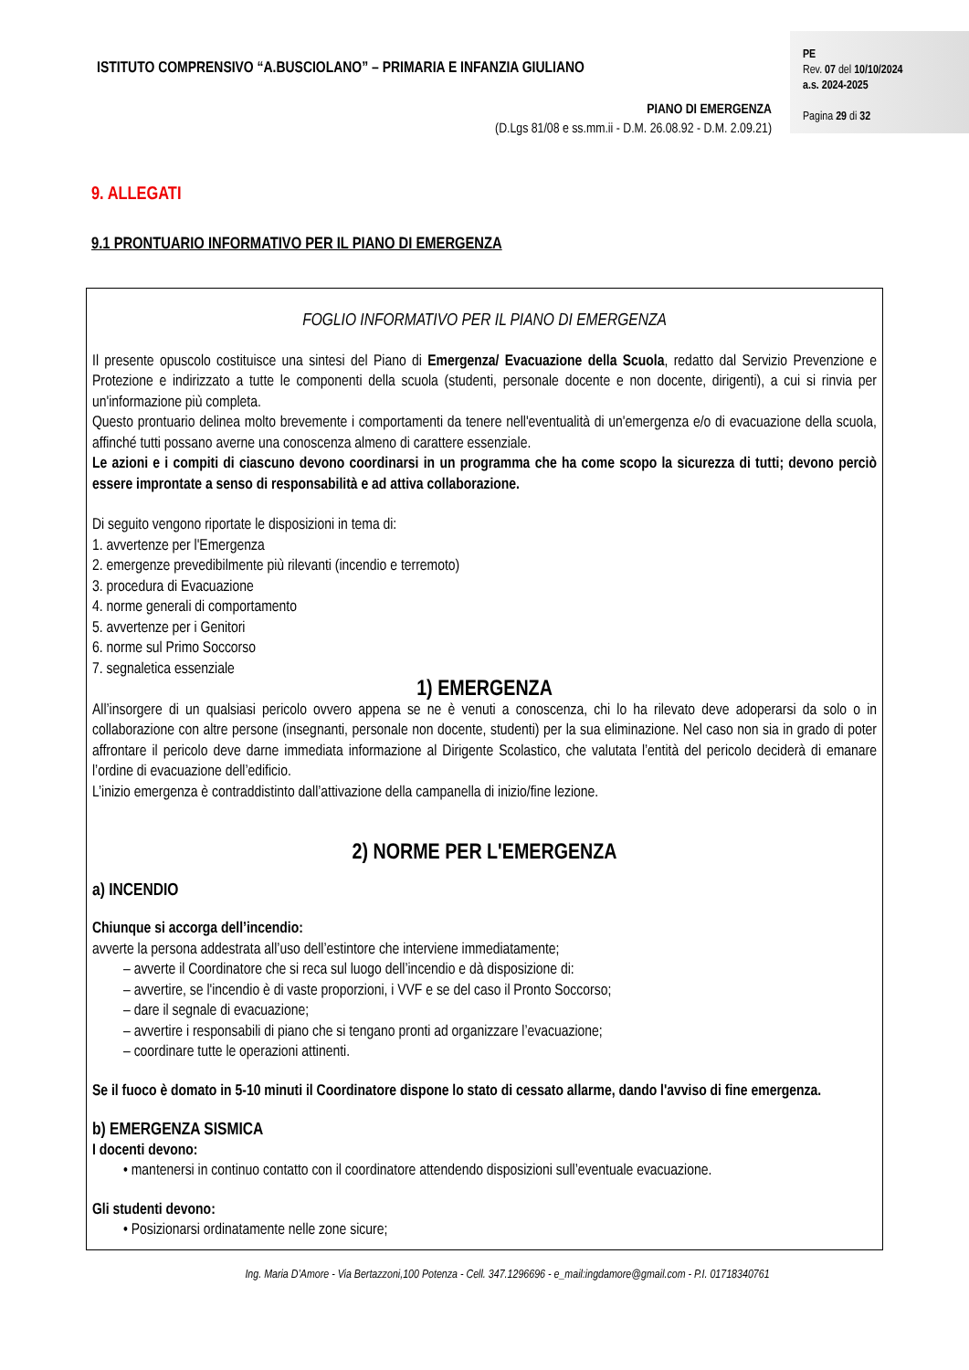ISTITUTO COMPRENSIVO “A.BUSCIOLANO” – PRIMARIA E INFANZIA GIULIANO
PE
Rev. 07 del 10/10/2024
a.s. 2024-2025
Pagina 29 di 32
PIANO DI EMERGENZA
(D.Lgs 81/08 e ss.mm.ii - D.M. 26.08.92 - D.M. 2.09.21)
9. ALLEGATI
9.1 PRONTUARIO INFORMATIVO PER IL PIANO DI EMERGENZA
FOGLIO INFORMATIVO PER IL PIANO DI EMERGENZA
Il presente opuscolo costituisce una sintesi del Piano di Emergenza/ Evacuazione della Scuola, redatto dal Servizio Prevenzione e Protezione e indirizzato a tutte le componenti della scuola (studenti, personale docente e non docente, dirigenti), a cui si rinvia per un'informazione più completa.
Questo prontuario delinea molto brevemente i comportamenti da tenere nell'eventualità di un'emergenza e/o di evacuazione della scuola, affinché tutti possano averne una conoscenza almeno di carattere essenziale.
Le azioni e i compiti di ciascuno devono coordinarsi in un programma che ha come scopo la sicurezza di tutti; devono perciò essere improntate a senso di responsabilità e ad attiva collaborazione.
Di seguito vengono riportate le disposizioni in tema di:
1. avvertenze per l'Emergenza
2. emergenze prevedibilmente più rilevanti (incendio e terremoto)
3. procedura di Evacuazione
4. norme generali di comportamento
5. avvertenze per i Genitori
6. norme sul Primo Soccorso
7. segnaletica essenziale
1) EMERGENZA
All’insorgere di un qualsiasi pericolo ovvero appena se ne è venuti a conoscenza, chi lo ha rilevato deve adoperarsi da solo o in collaborazione con altre persone (insegnanti, personale non docente, studenti) per la sua eliminazione. Nel caso non sia in grado di poter affrontare il pericolo deve darne immediata informazione al Dirigente Scolastico, che valutata l’entità del pericolo deciderà di emanare l’ordine di evacuazione dell’edificio.
L’inizio emergenza è contraddistinto dall’attivazione della campanella di inizio/fine lezione.
2) NORME PER L'EMERGENZA
a) INCENDIO
Chiunque si accorga dell’incendio:
avverte la persona addestrata all’uso dell’estintore che interviene immediatamente;
– avverte il Coordinatore che si reca sul luogo dell’incendio e dà disposizione di:
– avvertire, se l'incendio è di vaste proporzioni, i VVF e se del caso il Pronto Soccorso;
– dare il segnale di evacuazione;
– avvertire i responsabili di piano che si tengano pronti ad organizzare l’evacuazione;
– coordinare tutte le operazioni attinenti.
Se il fuoco è domato in 5-10 minuti il Coordinatore dispone lo stato di cessato allarme, dando l'avviso di fine emergenza.
b) EMERGENZA SISMICA
I docenti devono:
• mantenersi in continuo contatto con il coordinatore attendendo disposizioni sull’eventuale evacuazione.
Gli studenti devono:
• Posizionarsi ordinatamente nelle zone sicure;
Ing. Maria D’Amore - Via Bertazzoni,100 Potenza - Cell. 347.1296696 - e_mail:ingdamore@gmail.com - P.I. 01718340761